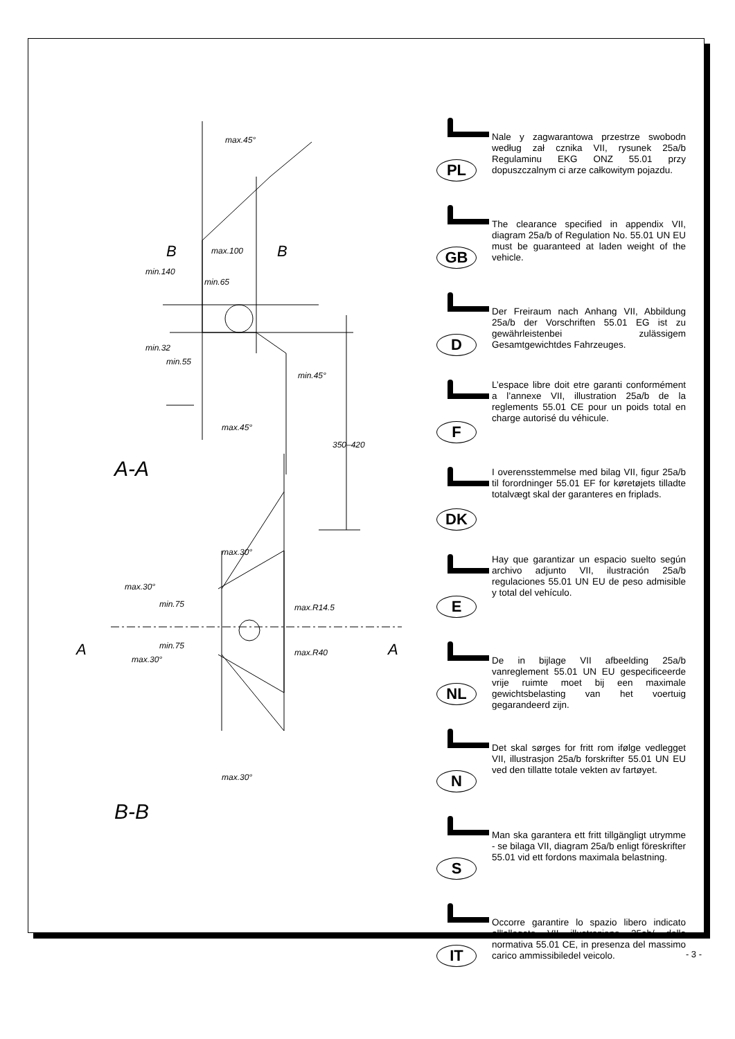max.45°
B max.100 B
min.65
min.140
min.32
min.55
min.45°
max.45°
350–420
A-A
max.30°
max.30°
min.75 max.R14.5
A min.75
max.30°
max.R40 A
max.30°
B-B
PL
Nale y zagwarantowa przestrze swobodn według zał cznika VII, rysunek 25a/b Regulaminu EKG ONZ 55.01 przy dopuszczalnym ci arze całkowitym pojazdu.
GB
The clearance specified in appendix VII, diagram 25a/b of Regulation No. 55.01 UN EU must be guaranteed at laden weight of the vehicle.
D
Der Freiraum nach Anhang VII, Abbildung 25a/b der Vorschriften 55.01 EG ist zu gewährleistenbei zulässigem Gesamtgewichtdes Fahrzeuges.
F
L’espace libre doit etre garanti conformément a l’annexe VII, illustration 25a/b de la reglements 55.01 CE pour un poids total en charge autorisé du véhicule.
DK
I overensstemmelse med bilag VII, figur 25a/b til forordninger 55.01 EF for køretøjets tilladte totalvægt skal der garanteres en friplads.
E
Hay que garantizar un espacio suelto según archivo adjunto VII, ilustración 25a/b regulaciones 55.01 UN EU de peso admisible y total del vehículo.
NL
De in bijlage VII afbeelding 25a/b vanreglement 55.01 UN EU gespecificeerde vrije ruimte moet bij een maximale gewichtsbelasting van het voertuig gegarandeerd zijn.
N
Det skal sørges for fritt rom ifølge vedlegget VII, illustrasjon 25a/b forskrifter 55.01 UN EU ved den tillatte totale vekten av fartøyet.
S
Man ska garantera ett fritt tillgängligt utrymme - se bilaga VII, diagram 25a/b enligt föreskrifter 55.01 vid ett fordons maximala belastning.
IT
Occorre garantire lo spazio libero indicato all'allegato VII illustrazione 25ab/ della normativa 55.01 CE, in presenza del massimo carico ammissibiledel veicolo.
- 3 -